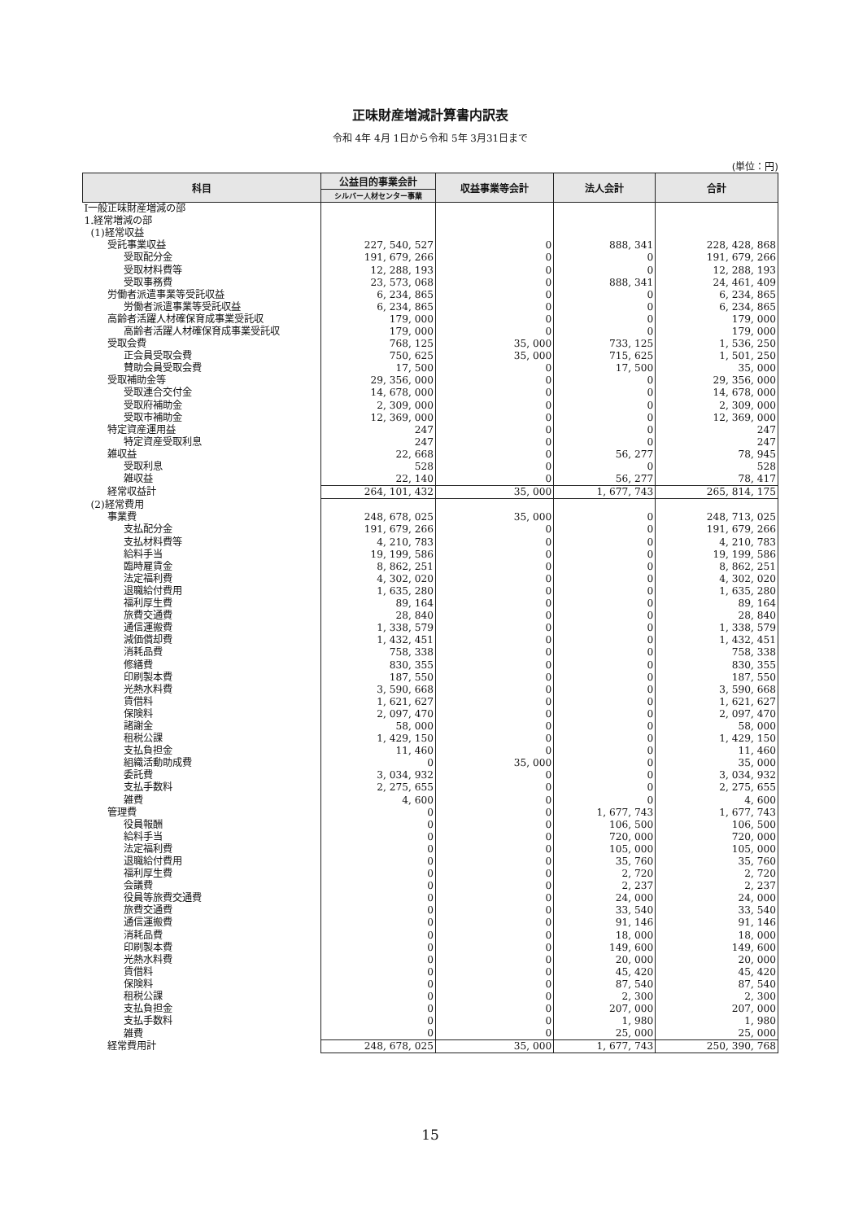正味財産増減計算書内訳表
令和 4年 4月 1日から令和 5年 3月31日まで
(単位：円)
| 科目 | 公益目的事業会計 | 収益事業等会計 | 法人会計 | 合計 |
| --- | --- | --- | --- | --- |
| | シルバー人材センター事業 | | | |
| Ⅰ一般正味財産増減の部 | | | | |
| 1.経常増減の部 | | | | |
| (1)経常収益 | | | | |
| 受託事業収益 | 227, 540, 527 | 0 | 888, 341 | 228, 428, 868 |
| 受取配分金 | 191, 679, 266 | 0 | 0 | 191, 679, 266 |
| 受取材料費等 | 12, 288, 193 | 0 | 0 | 12, 288, 193 |
| 受取事務費 | 23, 573, 068 | 0 | 888, 341 | 24, 461, 409 |
| 労働者派遣事業等受託収益 | 6, 234, 865 | 0 | 0 | 6, 234, 865 |
| 労働者派遣事業等受託収益 | 6, 234, 865 | 0 | 0 | 6, 234, 865 |
| 高齢者活躍人材確保育成事業受託収 | 179, 000 | 0 | 0 | 179, 000 |
| 高齢者活躍人材確保育成事業受託収 | 179, 000 | 0 | 0 | 179, 000 |
| 受取会費 | 768, 125 | 35, 000 | 733, 125 | 1, 536, 250 |
| 正会員受取会費 | 750, 625 | 35, 000 | 715, 625 | 1, 501, 250 |
| 賛助会員受取会費 | 17, 500 | 0 | 17, 500 | 35, 000 |
| 受取補助金等 | 29, 356, 000 | 0 | 0 | 29, 356, 000 |
| 受取連合交付金 | 14, 678, 000 | 0 | 0 | 14, 678, 000 |
| 受取府補助金 | 2, 309, 000 | 0 | 0 | 2, 309, 000 |
| 受取市補助金 | 12, 369, 000 | 0 | 0 | 12, 369, 000 |
| 特定資産運用益 | 247 | 0 | 0 | 247 |
| 特定資産受取利息 | 247 | 0 | 0 | 247 |
| 雑収益 | 22, 668 | 0 | 56, 277 | 78, 945 |
| 受取利息 | 528 | 0 | 0 | 528 |
| 雑収益 | 22, 140 | 0 | 56, 277 | 78, 417 |
| 経常収益計 | 264, 101, 432 | 35, 000 | 1, 677, 743 | 265, 814, 175 |
| (2)経常費用 | | | | |
| 事業費 | 248, 678, 025 | 35, 000 | 0 | 248, 713, 025 |
| 支払配分金 | 191, 679, 266 | 0 | 0 | 191, 679, 266 |
| 支払材料費等 | 4, 210, 783 | 0 | 0 | 4, 210, 783 |
| 給料手当 | 19, 199, 586 | 0 | 0 | 19, 199, 586 |
| 臨時雇賃金 | 8, 862, 251 | 0 | 0 | 8, 862, 251 |
| 法定福利費 | 4, 302, 020 | 0 | 0 | 4, 302, 020 |
| 退職給付費用 | 1, 635, 280 | 0 | 0 | 1, 635, 280 |
| 福利厚生費 | 89, 164 | 0 | 0 | 89, 164 |
| 旅費交通費 | 28, 840 | 0 | 0 | 28, 840 |
| 通信運搬費 | 1, 338, 579 | 0 | 0 | 1, 338, 579 |
| 減価償却費 | 1, 432, 451 | 0 | 0 | 1, 432, 451 |
| 消耗品費 | 758, 338 | 0 | 0 | 758, 338 |
| 修繕費 | 830, 355 | 0 | 0 | 830, 355 |
| 印刷製本費 | 187, 550 | 0 | 0 | 187, 550 |
| 光熱水料費 | 3, 590, 668 | 0 | 0 | 3, 590, 668 |
| 賃借料 | 1, 621, 627 | 0 | 0 | 1, 621, 627 |
| 保険料 | 2, 097, 470 | 0 | 0 | 2, 097, 470 |
| 諸謝金 | 58, 000 | 0 | 0 | 58, 000 |
| 租税公課 | 1, 429, 150 | 0 | 0 | 1, 429, 150 |
| 支払負担金 | 11, 460 | 0 | 0 | 11, 460 |
| 組織活動助成費 | 0 | 35, 000 | 0 | 35, 000 |
| 委託費 | 3, 034, 932 | 0 | 0 | 3, 034, 932 |
| 支払手数料 | 2, 275, 655 | 0 | 0 | 2, 275, 655 |
| 雑費 | 4, 600 | 0 | 0 | 4, 600 |
| 管理費 | 0 | 0 | 1, 677, 743 | 1, 677, 743 |
| 役員報酬 | 0 | 0 | 106, 500 | 106, 500 |
| 給料手当 | 0 | 0 | 720, 000 | 720, 000 |
| 法定福利費 | 0 | 0 | 105, 000 | 105, 000 |
| 退職給付費用 | 0 | 0 | 35, 760 | 35, 760 |
| 福利厚生費 | 0 | 0 | 2, 720 | 2, 720 |
| 会議費 | 0 | 0 | 2, 237 | 2, 237 |
| 役員等旅費交通費 | 0 | 0 | 24, 000 | 24, 000 |
| 旅費交通費 | 0 | 0 | 33, 540 | 33, 540 |
| 通信運搬費 | 0 | 0 | 91, 146 | 91, 146 |
| 消耗品費 | 0 | 0 | 18, 000 | 18, 000 |
| 印刷製本費 | 0 | 0 | 149, 600 | 149, 600 |
| 光熱水料費 | 0 | 0 | 20, 000 | 20, 000 |
| 賃借料 | 0 | 0 | 45, 420 | 45, 420 |
| 保険料 | 0 | 0 | 87, 540 | 87, 540 |
| 租税公課 | 0 | 0 | 2, 300 | 2, 300 |
| 支払負担金 | 0 | 0 | 207, 000 | 207, 000 |
| 支払手数料 | 0 | 0 | 1, 980 | 1, 980 |
| 雑費 | 0 | 0 | 25, 000 | 25, 000 |
| 経常費用計 | 248, 678, 025 | 35, 000 | 1, 677, 743 | 250, 390, 768 |
15